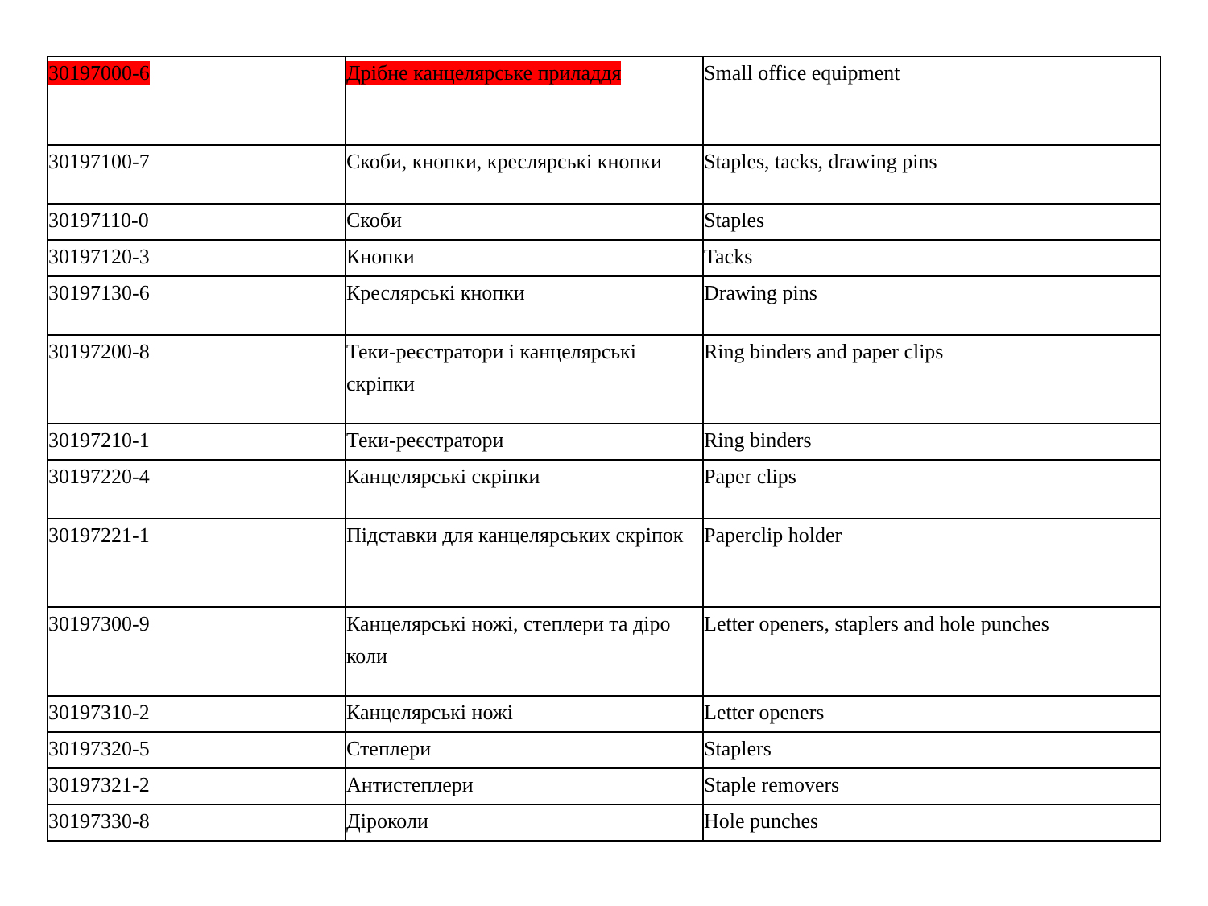| 30197000-6 | Дрібне канцелярське приладдя | Small office equipment |
| 30197100-7 | Скоби, кнопки, креслярські кнопки | Staples, tacks, drawing pins |
| 30197110-0 | Скоби | Staples |
| 30197120-3 | Кнопки | Tacks |
| 30197130-6 | Креслярські кнопки | Drawing pins |
| 30197200-8 | Теки-реєстратори і канцелярські скріпки | Ring binders and paper clips |
| 30197210-1 | Теки-реєстратори | Ring binders |
| 30197220-4 | Канцелярські скріпки | Paper clips |
| 30197221-1 | Підставки для канцелярських скріпок | Paperclip holder |
| 30197300-9 | Канцелярські ножі, степлери та діро коли | Letter openers, staplers and hole punches |
| 30197310-2 | Канцелярські ножі | Letter openers |
| 30197320-5 | Степлери | Staplers |
| 30197321-2 | Антистеплери | Staple removers |
| 30197330-8 | Діроколи | Hole punches |